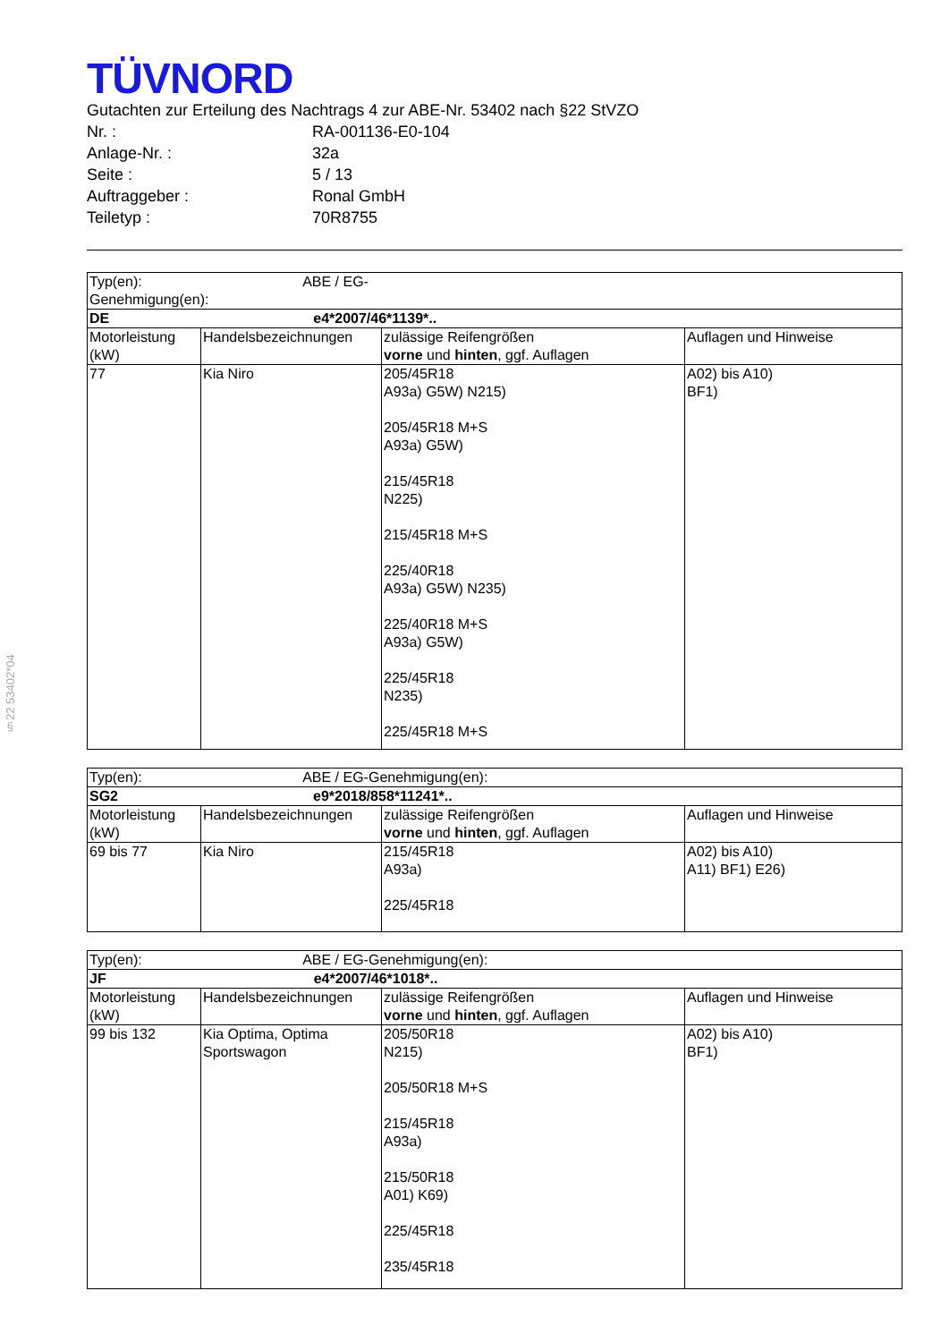§22 53402*04
TÜVNORD
Gutachten zur Erteilung des Nachtrags 4 zur ABE-Nr. 53402 nach §22 StVZO
| Nr. : | RA-001136-E0-104 |
| Anlage-Nr. : | 32a |
| Seite : | 5 / 13 |
| Auftraggeber : | Ronal GmbH |
| Teiletyp : | 70R8755 |
| Typ(en): ABE / EG-Genehmigung(en): | | | |
| DE e4*2007/46*1139*.. | | | |
| Motorleistung (kW) | Handelsbezeichnungen | zulässige Reifengrößen vorne und hinten , ggf. Auflagen | Auflagen und Hinweise |
| 77 | Kia Niro | 205/45R18 A93a) G5W) N215) 205/45R18 M+S A93a) G5W) 215/45R18 N225) 215/45R18 M+S 225/40R18 A93a) G5W) N235) 225/40R18 M+S A93a) G5W) 225/45R18 N235) 225/45R18 M+S | A02) bis A10) BF1) |
| Typ(en): ABE / EG-Genehmigung(en): | | | |
| SG2 e9*2018/858*11241*.. | | | |
| Motorleistung (kW) | Handelsbezeichnungen | zulässige Reifengrößen vorne und hinten , ggf. Auflagen | Auflagen und Hinweise |
| 69 bis 77 | Kia Niro | 215/45R18 A93a) 225/45R18 | A02) bis A10) A11) BF1) E26) |
| Typ(en): ABE / EG-Genehmigung(en): | | | |
| JF e4*2007/46*1018*.. | | | |
| Motorleistung (kW) | Handelsbezeichnungen | zulässige Reifengrößen vorne und hinten , ggf. Auflagen | Auflagen und Hinweise |
| 99 bis 132 | Kia Optima, Optima Sportswagon | 205/50R18 N215) 205/50R18 M+S 215/45R18 A93a) 215/50R18 A01) K69) 225/45R18 235/45R18 | A02) bis A10) BF1) |